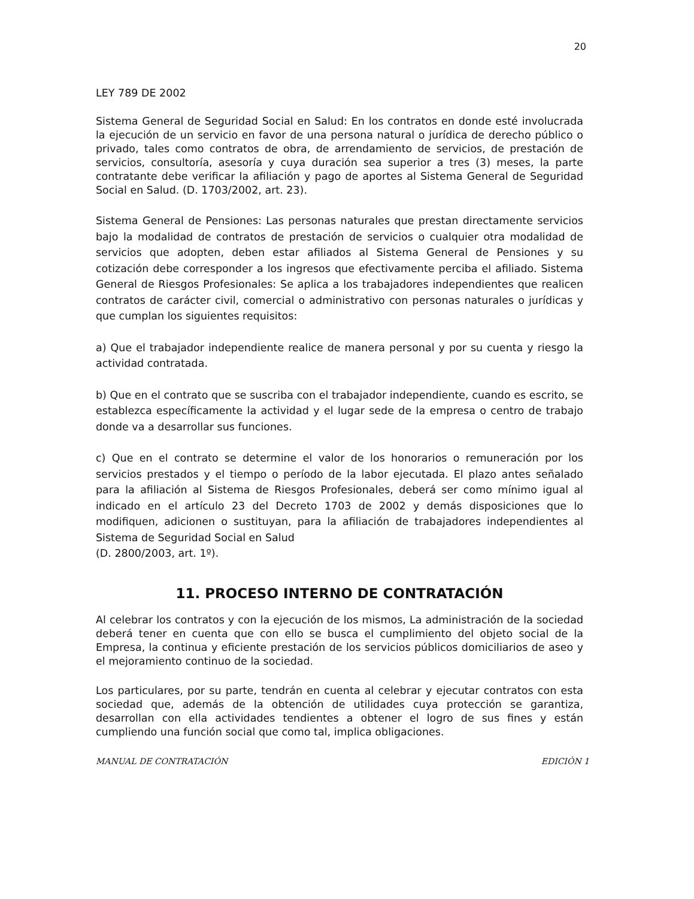20
LEY 789 DE 2002
Sistema General de Seguridad Social en Salud: En los contratos en donde esté involucrada la ejecución de un servicio en favor de una persona natural o jurídica de derecho público o privado, tales como contratos de obra, de arrendamiento de servicios, de prestación de servicios, consultoría, asesoría y cuya duración sea superior a tres (3) meses, la parte contratante debe verificar la afiliación y pago de aportes al Sistema General de Seguridad Social en Salud. (D. 1703/2002, art. 23).
Sistema General de Pensiones: Las personas naturales que prestan directamente servicios bajo la modalidad de contratos de prestación de servicios o cualquier otra modalidad de servicios que adopten, deben estar afiliados al Sistema General de Pensiones y su cotización debe corresponder a los ingresos que efectivamente perciba el afiliado. Sistema General de Riesgos Profesionales: Se aplica a los trabajadores independientes que realicen contratos de carácter civil, comercial o administrativo con personas naturales o jurídicas y que cumplan los siguientes requisitos:
a) Que el trabajador independiente realice de manera personal y por su cuenta y riesgo la actividad contratada.
b) Que en el contrato que se suscriba con el trabajador independiente, cuando es escrito, se establezca específicamente la actividad y el lugar sede de la empresa o centro de trabajo donde va a desarrollar sus funciones.
c) Que en el contrato se determine el valor de los honorarios o remuneración por los servicios prestados y el tiempo o período de la labor ejecutada. El plazo antes señalado para la afiliación al Sistema de Riesgos Profesionales, deberá ser como mínimo igual al indicado en el artículo 23 del Decreto 1703 de 2002 y demás disposiciones que lo modifiquen, adicionen o sustituyan, para la afiliación de trabajadores independientes al Sistema de Seguridad Social en Salud
(D. 2800/2003, art. 1º).
11. PROCESO INTERNO DE CONTRATACIÓN
Al celebrar los contratos y con la ejecución de los mismos, La administración de la sociedad deberá tener en cuenta que con ello se busca el cumplimiento del objeto social de la Empresa, la continua y eficiente prestación de los servicios públicos domiciliarios de aseo y el mejoramiento continuo de la sociedad.
Los particulares, por su parte, tendrán en cuenta al celebrar y ejecutar contratos con esta sociedad que, además de la obtención de utilidades cuya protección se garantiza, desarrollan con ella actividades tendientes a obtener el logro de sus fines y están cumpliendo una función social que como tal, implica obligaciones.
MANUAL DE CONTRATACIÓN EDICIÓN 1